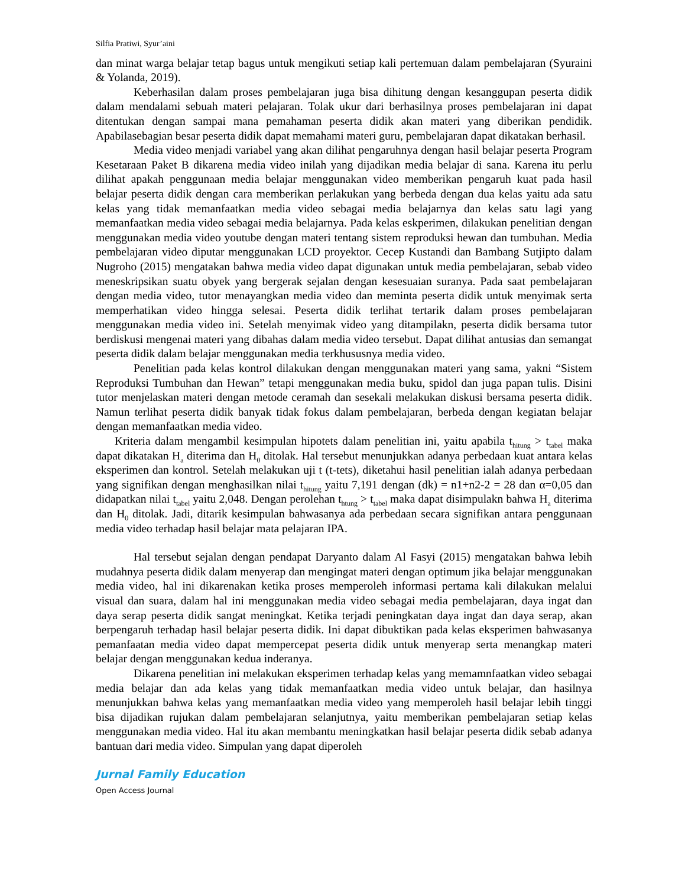Silfia Pratiwi, Syur’aini
dan minat warga belajar tetap bagus untuk mengikuti setiap kali pertemuan dalam pembelajaran (Syuraini & Yolanda, 2019).
Keberhasilan dalam proses pembelajaran juga bisa dihitung dengan kesanggupan peserta didik dalam mendalami sebuah materi pelajaran. Tolak ukur dari berhasilnya proses pembelajaran ini dapat ditentukan dengan sampai mana pemahaman peserta didik akan materi yang diberikan pendidik. Apabilasebagian besar peserta didik dapat memahami materi guru, pembelajaran dapat dikatakan berhasil.
Media video menjadi variabel yang akan dilihat pengaruhnya dengan hasil belajar peserta Program Kesetaraan Paket B dikarena media video inilah yang dijadikan media belajar di sana. Karena itu perlu dilihat apakah penggunaan media belajar menggunakan video memberikan pengaruh kuat pada hasil belajar peserta didik dengan cara memberikan perlakukan yang berbeda dengan dua kelas yaitu ada satu kelas yang tidak memanfaatkan media video sebagai media belajarnya dan kelas satu lagi yang memanfaatkan media video sebagai media belajarnya. Pada kelas eskperimen, dilakukan penelitian dengan menggunakan media video youtube dengan materi tentang sistem reproduksi hewan dan tumbuhan. Media pembelajaran video diputar menggunakan LCD proyektor. Cecep Kustandi dan Bambang Sutjipto dalam Nugroho (2015) mengatakan bahwa media video dapat digunakan untuk media pembelajaran, sebab video meneskripsikan suatu obyek yang bergerak sejalan dengan kesesuaian suranya. Pada saat pembelajaran dengan media video, tutor menayangkan media video dan meminta peserta didik untuk menyimak serta memperhatikan video hingga selesai. Peserta didik terlihat tertarik dalam proses pembelajaran menggunakan media video ini. Setelah menyimak video yang ditampilakn, peserta didik bersama tutor berdiskusi mengenai materi yang dibahas dalam media video tersebut. Dapat dilihat antusias dan semangat peserta didik dalam belajar menggunakan media terkhususnya media video.
Penelitian pada kelas kontrol dilakukan dengan menggunakan materi yang sama, yakni “Sistem Reproduksi Tumbuhan dan Hewan” tetapi menggunakan media buku, spidol dan juga papan tulis. Disini tutor menjelaskan materi dengan metode ceramah dan sesekali melakukan diskusi bersama peserta didik. Namun terlihat peserta didik banyak tidak fokus dalam pembelajaran, berbeda dengan kegiatan belajar dengan memanfaatkan media video.
Kriteria dalam mengambil kesimpulan hipotets dalam penelitian ini, yaitu apabila t<sub>hitung</sub> > t<sub>tabel</sub> maka dapat dikatakan H<sub>a</sub> diterima dan H<sub>0</sub> ditolak. Hal tersebut menunjukkan adanya perbedaan kuat antara kelas eksperimen dan kontrol. Setelah melakukan uji t (t-tets), diketahui hasil penelitian ialah adanya perbedaan yang signifikan dengan menghasilkan nilai t<sub>hitung</sub> yaitu 7,191 dengan (dk) = n1+n2-2 = 28 dan α=0,05 dan didapatkan nilai t<sub>tabel</sub> yaitu 2,048. Dengan perolehan t<sub>htung</sub> > t<sub>tabel</sub> maka dapat disimpulakn bahwa H<sub>a</sub> diterima dan H<sub>0</sub> ditolak. Jadi, ditarik kesimpulan bahwasanya ada perbedaan secara signifikan antara penggunaan media video terhadap hasil belajar mata pelajaran IPA.
Hal tersebut sejalan dengan pendapat Daryanto dalam Al Fasyi (2015) mengatakan bahwa lebih mudahnya peserta didik dalam menyerap dan mengingat materi dengan optimum jika belajar menggunakan media video, hal ini dikarenakan ketika proses memperoleh informasi pertama kali dilakukan melalui visual dan suara, dalam hal ini menggunakan media video sebagai media pembelajaran, daya ingat dan daya serap peserta didik sangat meningkat. Ketika terjadi peningkatan daya ingat dan daya serap, akan berpengaruh terhadap hasil belajar peserta didik. Ini dapat dibuktikan pada kelas eksperimen bahwasanya pemanfaatan media video dapat mempercepat peserta didik untuk menyerap serta menangkap materi belajar dengan menggunakan kedua inderanya.
Dikarena penelitian ini melakukan eksperimen terhadap kelas yang memamnfaatkan video sebagai media belajar dan ada kelas yang tidak memanfaatkan media video untuk belajar, dan hasilnya menunjukkan bahwa kelas yang memanfaatkan media video yang memperoleh hasil belajar lebih tinggi bisa dijadikan rujukan dalam pembelajaran selanjutnya, yaitu memberikan pembelajaran setiap kelas menggunakan media video. Hal itu akan membantu meningkatkan hasil belajar peserta didik sebab adanya bantuan dari media video. Simpulan yang dapat diperoleh
Jurnal Family Education
Open Access Journal